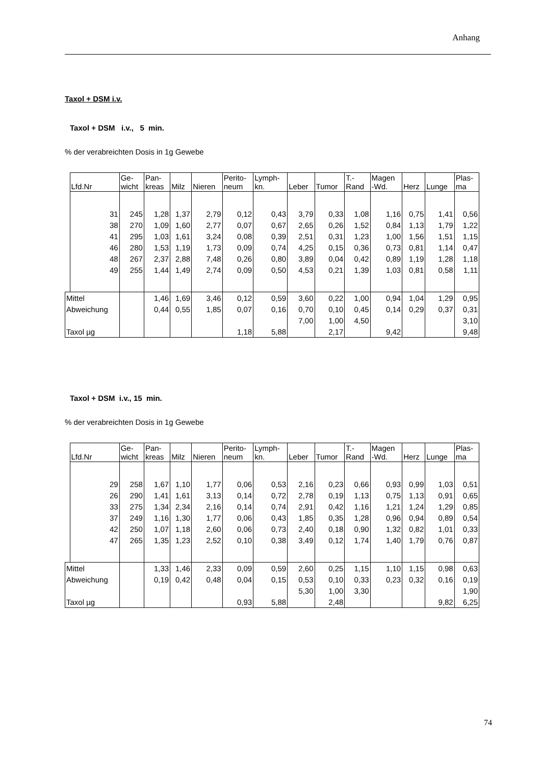Anhang
Taxol + DSM i.v.
Taxol + DSM i.v., 5 min.
% der verabreichten Dosis in 1g Gewebe
| | Lfd.Nr | Ge- wicht | Pan- kreas | Milz | Nieren | Perito- neum | Lymph- kn. | Leber | Tumor | T.- Rand | Magen -Wd. | Herz | Lunge | Plas- ma |
| --- | --- | --- | --- | --- | --- | --- | --- | --- | --- | --- | --- | --- | --- | --- |
| | 31 | 245 | 1,28 | 1,37 | 2,79 | 0,12 | 0,43 | 3,79 | 0,33 | 1,08 | 1,16 | 0,75 | 1,41 | 0,56 |
| | 38 | 270 | 1,09 | 1,60 | 2,77 | 0,07 | 0,67 | 2,65 | 0,26 | 1,52 | 0,84 | 1,13 | 1,79 | 1,22 |
| | 41 | 295 | 1,03 | 1,61 | 3,24 | 0,08 | 0,39 | 2,51 | 0,31 | 1,23 | 1,00 | 1,56 | 1,51 | 1,15 |
| | 46 | 280 | 1,53 | 1,19 | 1,73 | 0,09 | 0,74 | 4,25 | 0,15 | 0,36 | 0,73 | 0,81 | 1,14 | 0,47 |
| | 48 | 267 | 2,37 | 2,88 | 7,48 | 0,26 | 0,80 | 3,89 | 0,04 | 0,42 | 0,89 | 1,19 | 1,28 | 1,18 |
| | 49 | 255 | 1,44 | 1,49 | 2,74 | 0,09 | 0,50 | 4,53 | 0,21 | 1,39 | 1,03 | 0,81 | 0,58 | 1,11 |
| Mittel | | | 1,46 | 1,69 | 3,46 | 0,12 | 0,59 | 3,60 | 0,22 | 1,00 | 0,94 | 1,04 | 1,29 | 0,95 |
| Abweichung | | | 0,44 | 0,55 | 1,85 | 0,07 | 0,16 | 0,70 | 0,10 | 0,45 | 0,14 | 0,29 | 0,37 | 0,31 |
| | | | | | | | | 7,00 | 1,00 | 4,50 | | | | 3,10 |
| Taxol µg | | | | | | 1,18 | 5,88 | | 2,17 | | 9,42 | | | 9,48 |
Taxol + DSM i.v., 15 min.
% der verabreichten Dosis in 1g Gewebe
| | Lfd.Nr | Ge- wicht | Pan- kreas | Milz | Nieren | Perito- neum | Lymph- kn. | Leber | Tumor | T.- Rand | Magen -Wd. | Herz | Lunge | Plas- ma |
| --- | --- | --- | --- | --- | --- | --- | --- | --- | --- | --- | --- | --- | --- | --- |
| | 29 | 258 | 1,67 | 1,10 | 1,77 | 0,06 | 0,53 | 2,16 | 0,23 | 0,66 | 0,93 | 0,99 | 1,03 | 0,51 |
| | 26 | 290 | 1,41 | 1,61 | 3,13 | 0,14 | 0,72 | 2,78 | 0,19 | 1,13 | 0,75 | 1,13 | 0,91 | 0,65 |
| | 33 | 275 | 1,34 | 2,34 | 2,16 | 0,14 | 0,74 | 2,91 | 0,42 | 1,16 | 1,21 | 1,24 | 1,29 | 0,85 |
| | 37 | 249 | 1,16 | 1,30 | 1,77 | 0,06 | 0,43 | 1,85 | 0,35 | 1,28 | 0,96 | 0,94 | 0,89 | 0,54 |
| | 42 | 250 | 1,07 | 1,18 | 2,60 | 0,06 | 0,73 | 2,40 | 0,18 | 0,90 | 1,32 | 0,82 | 1,01 | 0,33 |
| | 47 | 265 | 1,35 | 1,23 | 2,52 | 0,10 | 0,38 | 3,49 | 0,12 | 1,74 | 1,40 | 1,79 | 0,76 | 0,87 |
| Mittel | | | 1,33 | 1,46 | 2,33 | 0,09 | 0,59 | 2,60 | 0,25 | 1,15 | 1,10 | 1,15 | 0,98 | 0,63 |
| Abweichung | | | 0,19 | 0,42 | 0,48 | 0,04 | 0,15 | 0,53 | 0,10 | 0,33 | 0,23 | 0,32 | 0,16 | 0,19 |
| | | | | | | | | 5,30 | 1,00 | 3,30 | | | | 1,90 |
| Taxol µg | | | | | | 0,93 | 5,88 | | 2,48 | | | | 9,82 | 6,25 |
74